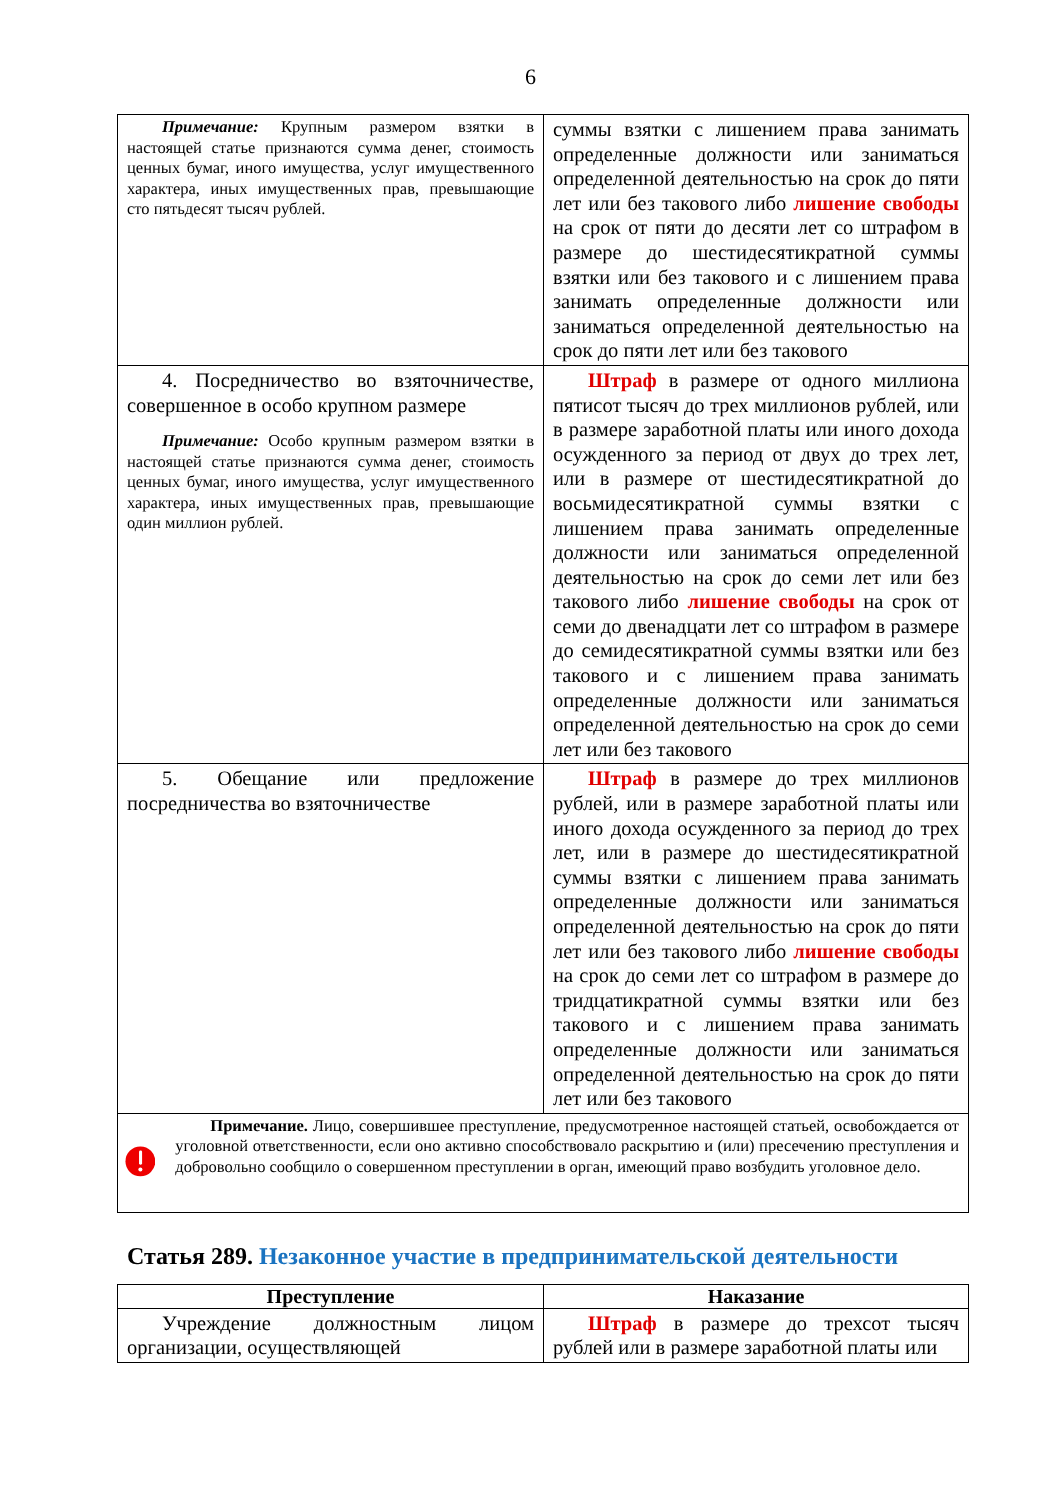6
| Примечание: Крупным размером взятки в настоящей статье признаются сумма денег, стоимость ценных бумаг, иного имущества, услуг имущественного характера, иных имущественных прав, превышающие сто пятьдесят тысяч рублей. | суммы взятки с лишением права занимать определенные должности или заниматься определенной деятельностью на срок до пяти лет или без такового либо лишение свободы на срок от пяти до десяти лет со штрафом в размере до шестидесятикратной суммы взятки или без такового и с лишением права занимать определенные должности или заниматься определенной деятельностью на срок до пяти лет или без такового |
| 4. Посредничество во взяточничестве, совершенное в особо крупном размере Примечание: Особо крупным размером взятки в настоящей статье признаются сумма денег, стоимость ценных бумаг, иного имущества, услуг имущественного характера, иных имущественных прав, превышающие один миллион рублей. | Штраф в размере от одного миллиона пятисот тысяч до трех миллионов рублей, или в размере заработной платы или иного дохода осужденного за период от двух до трех лет, или в размере от шестидесятикратной до восьмидесятикратной суммы взятки с лишением права занимать определенные должности или заниматься определенной деятельностью на срок до семи лет или без такового либо лишение свободы на срок от семи до двенадцати лет со штрафом в размере до семидесятикратной суммы взятки или без такового и с лишением права занимать определенные должности или заниматься определенной деятельностью на срок до семи лет или без такового |
| 5. Обещание или предложение посредничества во взяточничестве | Штраф в размере до трех миллионов рублей, или в размере заработной платы или иного дохода осужденного за период до трех лет, или в размере до шестидесятикратной суммы взятки с лишением права занимать определенные должности или заниматься определенной деятельностью на срок до пяти лет или без такового либо лишение свободы на срок до семи лет со штрафом в размере до тридцатикратной суммы взятки или без такового и с лишением права занимать определенные должности или заниматься определенной деятельностью на срок до пяти лет или без такового |
| Примечание. Лицо, совершившее преступление, предусмотренное настоящей статьей, освобождается от уголовной ответственности, если оно активно способствовало раскрытию и (или) пресечению преступления и добровольно сообщило о совершенном преступлении в орган, имеющий право возбудить уголовное дело. | |
Статья 289. Незаконное участие в предпринимательской деятельности
| Преступление | Наказание |
| --- | --- |
| Учреждение должностным лицом организации, осуществляющей | Штраф в размере до трехсот тысяч рублей или в размере заработной платы или |